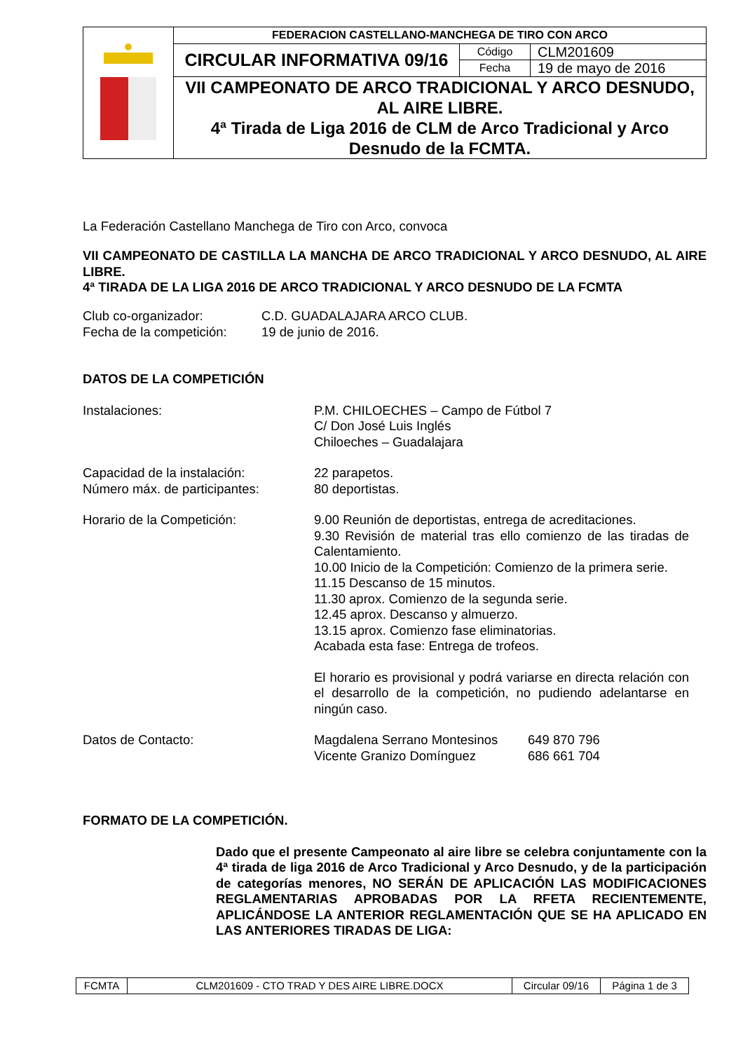| | FEDERACION CASTELLANO-MANCHEGA DE TIRO CON ARCO | | |
| | CIRCULAR INFORMATIVA 09/16 | Código | CLM201609 |
| | | Fecha | 19 de mayo de 2016 |
| | VII CAMPEONATO DE ARCO TRADICIONAL Y ARCO DESNUDO, AL AIRE LIBRE. 4ª Tirada de Liga 2016 de CLM de Arco Tradicional y Arco Desnudo de la FCMTA. | | |
La Federación Castellano Manchega de Tiro con Arco, convoca
VII CAMPEONATO DE CASTILLA LA MANCHA DE ARCO TRADICIONAL Y ARCO DESNUDO, AL AIRE LIBRE.
4ª TIRADA DE LA LIGA 2016 DE ARCO TRADICIONAL Y ARCO DESNUDO DE LA FCMTA
Club co-organizador: C.D. GUADALAJARA ARCO CLUB.
Fecha de la competición:
19 de junio de 2016.
DATOS DE LA COMPETICIÓN
Instalaciones: P.M. CHILOECHES – Campo de Fútbol 7
C/ Don José Luis Inglés
Chiloeches – Guadalajara
Capacidad de la instalación:
Número máx. de participantes:
22 parapetos.
80 deportistas.
Horario de la Competición: 9.00 Reunión de deportistas, entrega de acreditaciones.
9.30 Revisión de material tras ello comienzo de las tiradas de Calentamiento.
10.00 Inicio de la Competición: Comienzo de la primera serie.
11.15 Descanso de 15 minutos.
11.30 aprox. Comienzo de la segunda serie.
12.45 aprox. Descanso y almuerzo.
13.15 aprox. Comienzo fase eliminatorias.
Acabada esta fase: Entrega de trofeos.
El horario es provisional y podrá variarse en directa relación con el desarrollo de la competición, no pudiendo adelantarse en ningún caso.
Datos de Contacto: Magdalena Serrano Montesinos
Vicente Granizo Domínguez
649 870 796
686 661 704
FORMATO DE LA COMPETICIÓN.
Dado que el presente Campeonato al aire libre se celebra conjuntamente con la 4ª tirada de liga 2016 de Arco Tradicional y Arco Desnudo, y de la participación de categorías menores, NO SERÁN DE APLICACIÓN LAS MODIFICACIONES REGLAMENTARIAS APROBADAS POR LA RFETA RECIENTEMENTE, APLICÁNDOSE LA ANTERIOR REGLAMENTACIÓN QUE SE HA APLICADO EN LAS ANTERIORES TIRADAS DE LIGA:
| FCMTA | CLM201609 - CTO TRAD Y DES AIRE LIBRE.DOCX | Circular 09/16 | Página 1 de 3 |